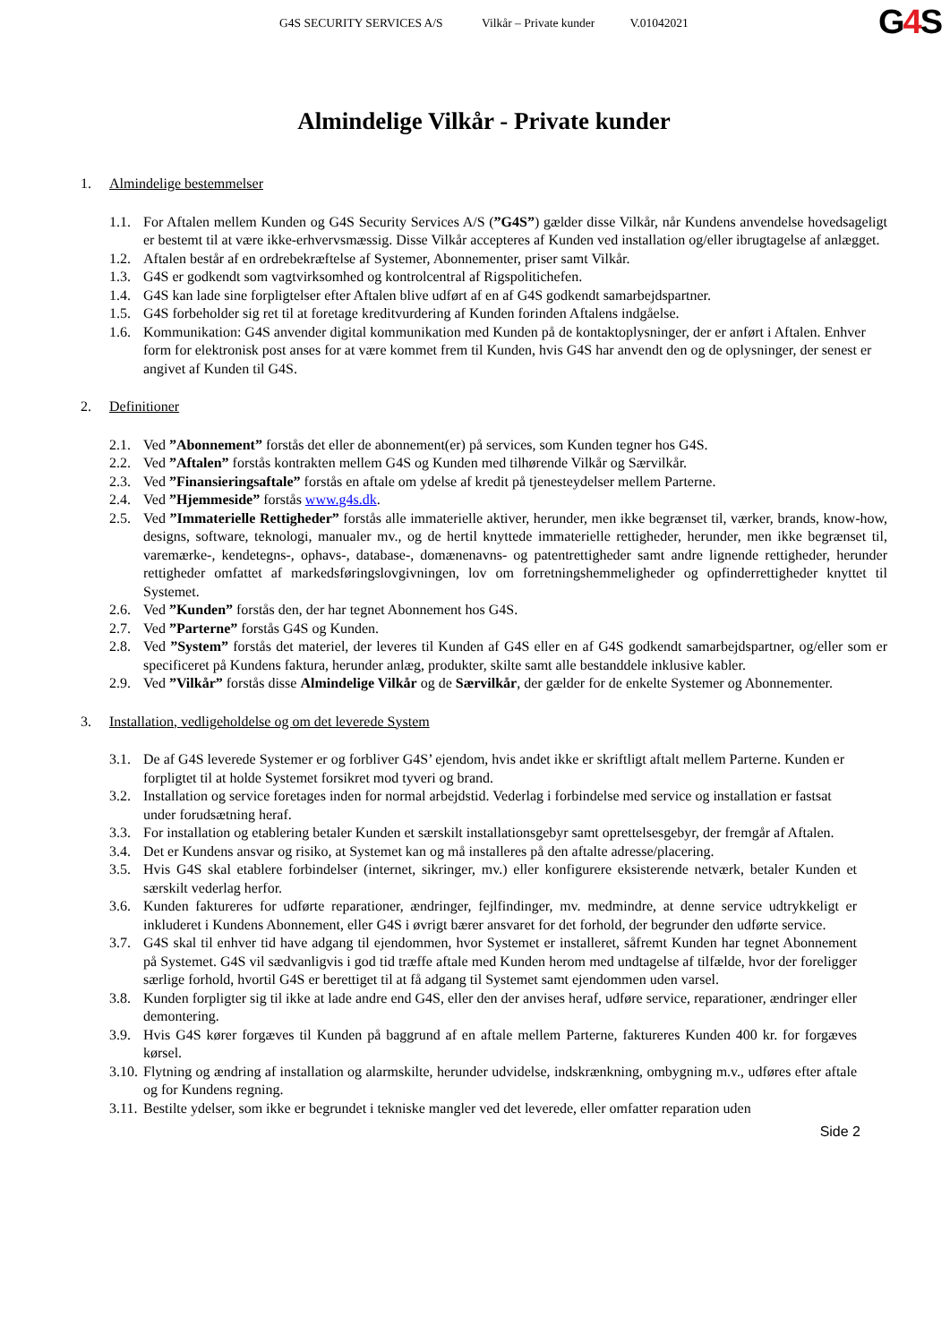G4S SECURITY SERVICES A/S Vilkår – Private kunder V.01042021
G4 S
Almindelige Vilkår - Private kunder
1. Almindelige bestemmelser
1.1.
For Aftalen mellem Kunden og G4S Security Services A/S (”G4S”) gælder disse Vilkår, når Kundens anvendelse hovedsageligt er bestemt til at være ikke-erhvervsmæssig. Disse Vilkår accepteres af Kunden ved installation og/eller ibrugtagelse af anlægget.
1.2.
Aftalen består af en ordrebekræftelse af Systemer, Abonnementer, priser samt Vilkår.
1.3.
G4S er godkendt som vagtvirksomhed og kontrolcentral af Rigspolitichefen.
1.4.
G4S kan lade sine forpligtelser efter Aftalen blive udført af en af G4S godkendt samarbejdspartner.
1.5.
G4S forbeholder sig ret til at foretage kreditvurdering af Kunden forinden Aftalens indgåelse.
1.6.
Kommunikation: G4S anvender digital kommunikation med Kunden på de kontaktoplysninger, der er anført i Aftalen. Enhver form for elektronisk post anses for at være kommet frem til Kunden, hvis G4S har anvendt den og de oplysninger, der senest er angivet af Kunden til G4S.
2. Definitioner
2.1.
Ved ”Abonnement” forstås det eller de abonnement(er) på services, som Kunden tegner hos G4S.
2.2.
Ved ”Aftalen” forstås kontrakten mellem G4S og Kunden med tilhørende Vilkår og Særvilkår.
2.3.
Ved ”Finansieringsaftale” forstås en aftale om ydelse af kredit på tjenesteydelser mellem Parterne.
2.4.
Ved ”Hjemmeside” forstås www.g4s.dk.
2.5.
Ved ”Immaterielle Rettigheder” forstås alle immaterielle aktiver, herunder, men ikke begrænset til, værker, brands, know-how, designs, software, teknologi, manualer mv., og de hertil knyttede immaterielle rettigheder, herunder, men ikke begrænset til, varemærke-, kendetegns-, ophavs-, database-, domænenavns- og patentrettigheder samt andre lignende rettigheder, herunder rettigheder omfattet af markedsføringslovgivningen, lov om forretningshemmeligheder og opfinderrettigheder knyttet til Systemet.
2.6.
Ved ”Kunden” forstås den, der har tegnet Abonnement hos G4S.
2.7.
Ved ”Parterne” forstås G4S og Kunden.
2.8.
Ved ”System” forstås det materiel, der leveres til Kunden af G4S eller en af G4S godkendt samarbejdspartner, og/eller som er specificeret på Kundens faktura, herunder anlæg, produkter, skilte samt alle bestanddele inklusive kabler.
2.9.
Ved ”Vilkår” forstås disse Almindelige Vilkår og de Særvilkår, der gælder for de enkelte Systemer og Abonnementer.
3. Installation, vedligeholdelse og om det leverede System
3.1.
De af G4S leverede Systemer er og forbliver G4S’ ejendom, hvis andet ikke er skriftligt aftalt mellem Parterne. Kunden er forpligtet til at holde Systemet forsikret mod tyveri og brand.
3.2.
Installation og service foretages inden for normal arbejdstid. Vederlag i forbindelse med service og installation er fastsat under forudsætning heraf.
3.3.
For installation og etablering betaler Kunden et særskilt installationsgebyr samt oprettelsesgebyr, der fremgår af Aftalen.
3.4.
Det er Kundens ansvar og risiko, at Systemet kan og må installeres på den aftalte adresse/placering.
3.5.
Hvis G4S skal etablere forbindelser (internet, sikringer, mv.) eller konfigurere eksisterende netværk, betaler Kunden et særskilt vederlag herfor.
3.6.
Kunden faktureres for udførte reparationer, ændringer, fejlfindinger, mv. medmindre, at denne service udtrykkeligt er inkluderet i Kundens Abonnement, eller G4S i øvrigt bærer ansvaret for det forhold, der begrunder den udførte service.
3.7.
G4S skal til enhver tid have adgang til ejendommen, hvor Systemet er installeret, såfremt Kunden har tegnet Abonnement på Systemet. G4S vil sædvanligvis i god tid træffe aftale med Kunden herom med undtagelse af tilfælde, hvor der foreligger særlige forhold, hvortil G4S er berettiget til at få adgang til Systemet samt ejendommen uden varsel.
3.8.
Kunden forpligter sig til ikke at lade andre end G4S, eller den der anvises heraf, udføre service, reparationer, ændringer eller demontering.
3.9.
Hvis G4S kører forgæves til Kunden på baggrund af en aftale mellem Parterne, faktureres Kunden 400 kr. for forgæves kørsel.
3.10.
Flytning og ændring af installation og alarmskilte, herunder udvidelse, indskrænkning, ombygning m.v., udføres efter aftale og for Kundens regning.
3.11.
Bestilte ydelser, som ikke er begrundet i tekniske mangler ved det leverede, eller omfatter reparation uden
Side 2